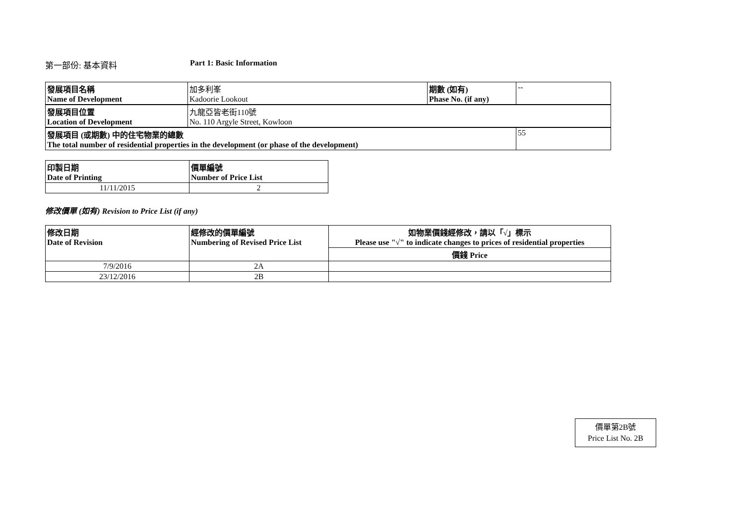第一部份: 基本資料 Part 1: Basic Information
| 發展項目名稱 Name of Development | 加多利峯 Kadoorie Lookout | 期數 (如有) Phase No. (if any) | -- |
| 發展項目位置 Location of Development | 九龍亞皆老街110號 No. 110 Argyle Street, Kowloon | | |
| 發展項目 (或期數) 中的住宅物業的總數 The total number of residential properties in the development (or phase of the development) | | | 55 |
| 印製日期 Date of Printing | 價單編號 Number of Price List |
| 11/11/2015 | 2 |
修改價單 (如有) Revision to Price List (if any)
| 修改日期 Date of Revision | 經修改的價單編號 Numbering of Revised Price List | 如物業價錢經修改，請以「√」標示 Please use "√" to indicate changes to prices of residential properties |
| | | 價錢 Price |
| 7/9/2016 | 2A | |
| 23/12/2016 | 2B | |
價單第2B號
Price List No. 2B